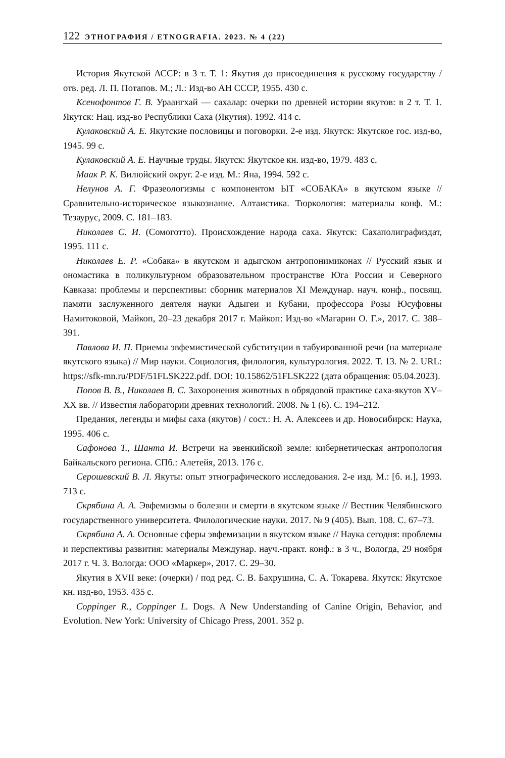122 ЭТНОГРАФИЯ / ETNOGRAFIA. 2023. № 4 (22)
История Якутской АССР: в 3 т. Т. 1: Якутия до присоединения к русскому государству / отв. ред. Л. П. Потапов. М.; Л.: Изд-во АН СССР, 1955. 430 с.
Ксенофонтов Г. В. Ураангхай — сахалар: очерки по древней истории якутов: в 2 т. Т. 1. Якутск: Нац. изд-во Республики Саха (Якутия). 1992. 414 с.
Кулаковский А. Е. Якутские пословицы и поговорки. 2-е изд. Якутск: Якутское гос. изд-во, 1945. 99 с.
Кулаковский А. Е. Научные труды. Якутск: Якутское кн. изд-во, 1979. 483 с.
Маак Р. К. Вилюйский округ. 2-е изд. М.: Яна, 1994. 592 с.
Нелунов А. Г. Фразеологизмы с компонентом ЫТ «СОБАКА» в якутском языке // Сравнительно-историческое языкознание. Алтаистика. Тюркология: материалы конф. М.: Тезаурус, 2009. С. 181–183.
Николаев С. И. (Сомоготто). Происхождение народа саха. Якутск: Сахаполиграфиздат, 1995. 111 с.
Николаев Е. Р. «Собака» в якутском и адыгском антропонимиконах // Русский язык и ономастика в поликультурном образовательном пространстве Юга России и Северного Кавказа: проблемы и перспективы: сборник материалов XI Междунар. науч. конф., посвящ. памяти заслуженного деятеля науки Адыгеи и Кубани, профессора Розы Юсуфовны Намитоковой, Майкоп, 20–23 декабря 2017 г. Майкоп: Изд-во «Магарин О. Г.», 2017. С. 388–391.
Павлова И. П. Приемы эвфемистической субституции в табуированной речи (на материале якутского языка) // Мир науки. Социология, филология, культурология. 2022. Т. 13. № 2. URL: https://sfk-mn.ru/PDF/51FLSK222.pdf. DOI: 10.15862/51FLSK222 (дата обращения: 05.04.2023).
Попов В. В., Николаев В. С. Захоронения животных в обрядовой практике саха-якутов XV–XX вв. // Известия лаборатории древних технологий. 2008. № 1 (6). С. 194–212.
Предания, легенды и мифы саха (якутов) / сост.: Н. А. Алексеев и др. Новосибирск: Наука, 1995. 406 с.
Сафонова Т., Шанта И. Встречи на эвенкийской земле: кибернетическая антропология Байкальского региона. СПб.: Алетейя, 2013. 176 с.
Серошевский В. Л. Якуты: опыт этнографического исследования. 2-е изд. М.: [б. и.], 1993. 713 с.
Скрябина А. А. Эвфемизмы о болезни и смерти в якутском языке // Вестник Челябинского государственного университета. Филологические науки. 2017. № 9 (405). Вып. 108. С. 67–73.
Скрябина А. А. Основные сферы эвфемизации в якутском языке // Наука сегодня: проблемы и перспективы развития: материалы Междунар. науч.-практ. конф.: в 3 ч., Вологда, 29 ноября 2017 г. Ч. 3. Вологда: ООО «Маркер», 2017. С. 29–30.
Якутия в XVII веке: (очерки) / под ред. С. В. Бахрушина, С. А. Токарева. Якутск: Якутское кн. изд-во, 1953. 435 с.
Coppinger R., Coppinger L. Dogs. A New Understanding of Canine Origin, Behavior, and Evolution. New York: University of Chicago Press, 2001. 352 p.